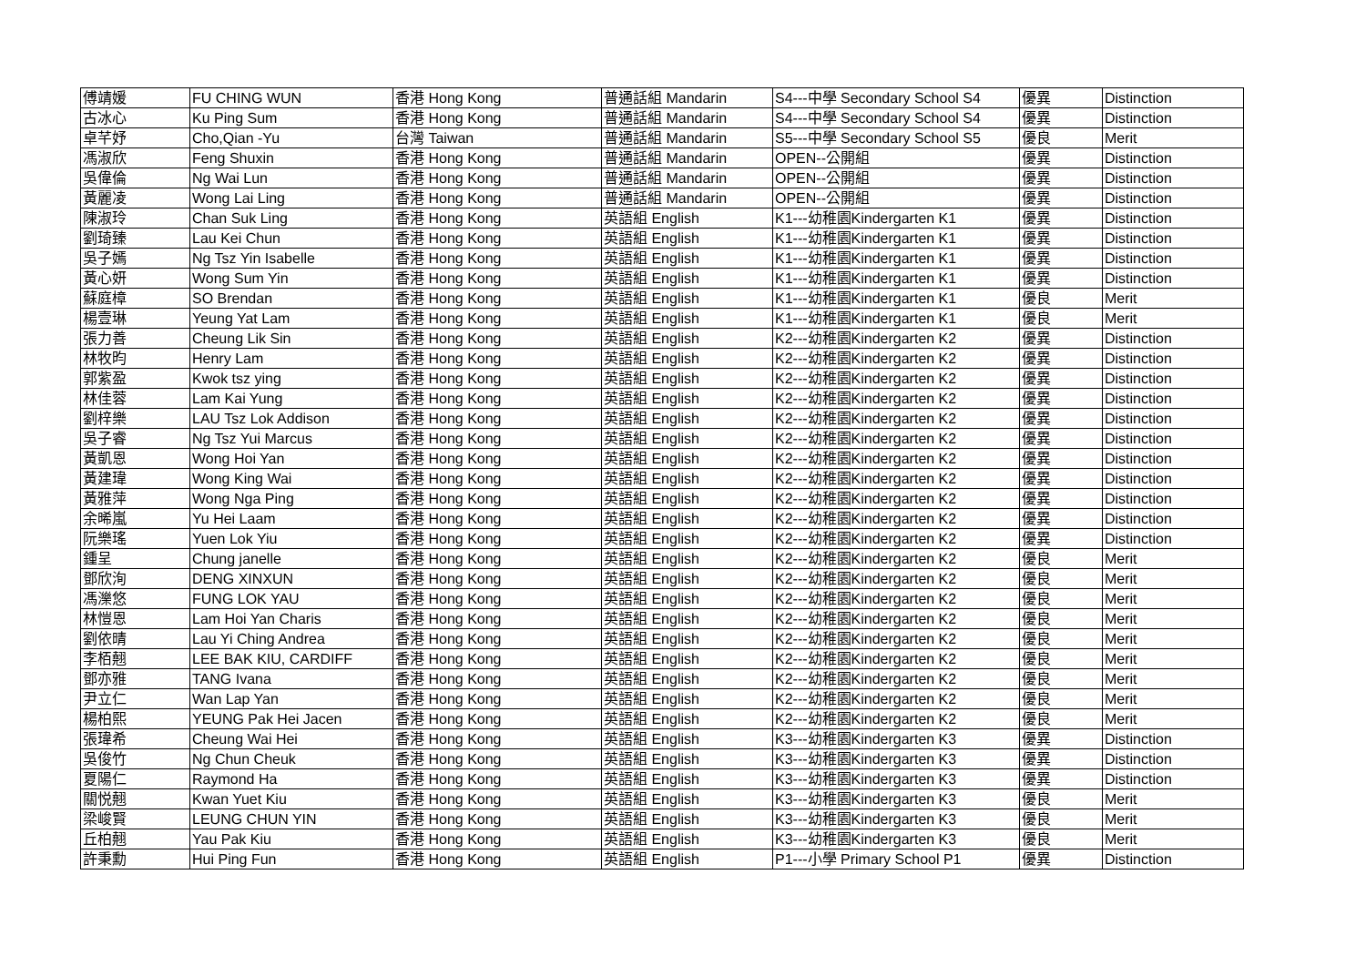| 傅靖媛 | FU CHING WUN | 香港 Hong Kong | 普通話組 Mandarin | S4---中學 Secondary School S4 | 優異 | Distinction |
| 古冰心 | Ku Ping Sum | 香港 Hong Kong | 普通話組 Mandarin | S4---中學 Secondary School S4 | 優異 | Distinction |
| 卓芊妤 | Cho,Qian -Yu | 台灣 Taiwan | 普通話組 Mandarin | S5---中學 Secondary School S5 | 優良 | Merit |
| 馮淑欣 | Feng Shuxin | 香港 Hong Kong | 普通話組 Mandarin | OPEN--公開組 | 優異 | Distinction |
| 吳偉倫 | Ng Wai Lun | 香港 Hong Kong | 普通話組 Mandarin | OPEN--公開組 | 優異 | Distinction |
| 黃麗凌 | Wong Lai Ling | 香港 Hong Kong | 普通話組 Mandarin | OPEN--公開組 | 優異 | Distinction |
| 陳淑玲 | Chan Suk Ling | 香港 Hong Kong | 英語組 English | K1---幼稚園Kindergarten K1 | 優異 | Distinction |
| 劉琦臻 | Lau Kei Chun | 香港 Hong Kong | 英語組 English | K1---幼稚園Kindergarten K1 | 優異 | Distinction |
| 吳子嫣 | Ng Tsz Yin Isabelle | 香港 Hong Kong | 英語組 English | K1---幼稚園Kindergarten K1 | 優異 | Distinction |
| 黃心妍 | Wong Sum Yin | 香港 Hong Kong | 英語組 English | K1---幼稚園Kindergarten K1 | 優異 | Distinction |
| 蘇庭樟 | SO Brendan | 香港 Hong Kong | 英語組 English | K1---幼稚園Kindergarten K1 | 優良 | Merit |
| 楊壹琳 | Yeung Yat Lam | 香港 Hong Kong | 英語組 English | K1---幼稚園Kindergarten K1 | 優良 | Merit |
| 張力善 | Cheung Lik Sin | 香港 Hong Kong | 英語組 English | K2---幼稚園Kindergarten K2 | 優異 | Distinction |
| 林牧昀 | Henry Lam | 香港 Hong Kong | 英語組 English | K2---幼稚園Kindergarten K2 | 優異 | Distinction |
| 郭紫盈 | Kwok tsz ying | 香港 Hong Kong | 英語組 English | K2---幼稚園Kindergarten K2 | 優異 | Distinction |
| 林佳蓉 | Lam Kai Yung | 香港 Hong Kong | 英語組 English | K2---幼稚園Kindergarten K2 | 優異 | Distinction |
| 劉梓樂 | LAU Tsz Lok Addison | 香港 Hong Kong | 英語組 English | K2---幼稚園Kindergarten K2 | 優異 | Distinction |
| 吳子睿 | Ng Tsz Yui Marcus | 香港 Hong Kong | 英語組 English | K2---幼稚園Kindergarten K2 | 優異 | Distinction |
| 黃凱恩 | Wong Hoi Yan | 香港 Hong Kong | 英語組 English | K2---幼稚園Kindergarten K2 | 優異 | Distinction |
| 黃建瑋 | Wong King Wai | 香港 Hong Kong | 英語組 English | K2---幼稚園Kindergarten K2 | 優異 | Distinction |
| 黃雅萍 | Wong Nga Ping | 香港 Hong Kong | 英語組 English | K2---幼稚園Kindergarten K2 | 優異 | Distinction |
| 余晞嵐 | Yu Hei Laam | 香港 Hong Kong | 英語組 English | K2---幼稚園Kindergarten K2 | 優異 | Distinction |
| 阮樂瑤 | Yuen Lok Yiu | 香港 Hong Kong | 英語組 English | K2---幼稚園Kindergarten K2 | 優異 | Distinction |
| 鍾呈 | Chung janelle | 香港 Hong Kong | 英語組 English | K2---幼稚園Kindergarten K2 | 優良 | Merit |
| 鄧欣洵 | DENG XINXUN | 香港 Hong Kong | 英語組 English | K2---幼稚園Kindergarten K2 | 優良 | Merit |
| 馮濼悠 | FUNG LOK YAU | 香港 Hong Kong | 英語組 English | K2---幼稚園Kindergarten K2 | 優良 | Merit |
| 林愷恩 | Lam Hoi Yan Charis | 香港 Hong Kong | 英語組 English | K2---幼稚園Kindergarten K2 | 優良 | Merit |
| 劉依晴 | Lau Yi Ching Andrea | 香港 Hong Kong | 英語組 English | K2---幼稚園Kindergarten K2 | 優良 | Merit |
| 李栢翹 | LEE BAK KIU, CARDIFF | 香港 Hong Kong | 英語組 English | K2---幼稚園Kindergarten K2 | 優良 | Merit |
| 鄧亦雅 | TANG Ivana | 香港 Hong Kong | 英語組 English | K2---幼稚園Kindergarten K2 | 優良 | Merit |
| 尹立仁 | Wan Lap Yan | 香港 Hong Kong | 英語組 English | K2---幼稚園Kindergarten K2 | 優良 | Merit |
| 楊柏熙 | YEUNG Pak Hei Jacen | 香港 Hong Kong | 英語組 English | K2---幼稚園Kindergarten K2 | 優良 | Merit |
| 張瑋希 | Cheung Wai Hei | 香港 Hong Kong | 英語組 English | K3---幼稚園Kindergarten K3 | 優異 | Distinction |
| 吳俊竹 | Ng Chun Cheuk | 香港 Hong Kong | 英語組 English | K3---幼稚園Kindergarten K3 | 優異 | Distinction |
| 夏陽仁 | Raymond Ha | 香港 Hong Kong | 英語組 English | K3---幼稚園Kindergarten K3 | 優異 | Distinction |
| 關悦翹 | Kwan Yuet Kiu | 香港 Hong Kong | 英語組 English | K3---幼稚園Kindergarten K3 | 優良 | Merit |
| 梁峻賢 | LEUNG CHUN YIN | 香港 Hong Kong | 英語組 English | K3---幼稚園Kindergarten K3 | 優良 | Merit |
| 丘柏翹 | Yau Pak Kiu | 香港 Hong Kong | 英語組 English | K3---幼稚園Kindergarten K3 | 優良 | Merit |
| 許秉勳 | Hui Ping Fun | 香港 Hong Kong | 英語組 English | P1---小學 Primary School P1 | 優異 | Distinction |